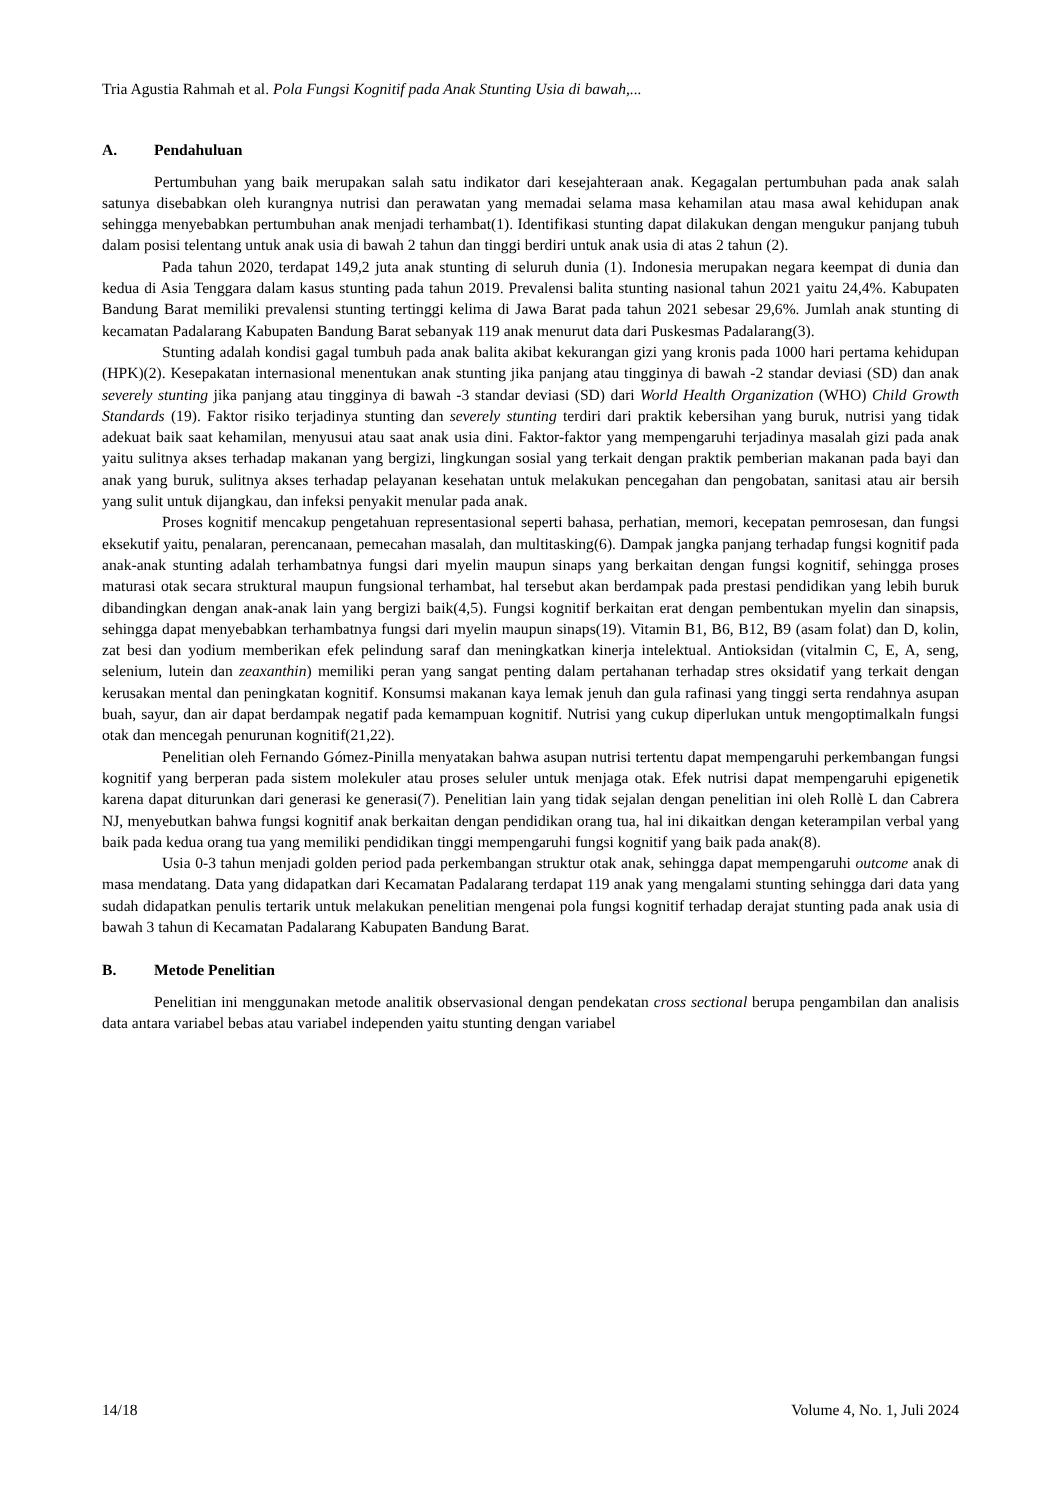Tria Agustia Rahmah et al. Pola Fungsi Kognitif pada Anak Stunting Usia di bawah,...
A. Pendahuluan
Pertumbuhan yang baik merupakan salah satu indikator dari kesejahteraan anak. Kegagalan pertumbuhan pada anak salah satunya disebabkan oleh kurangnya nutrisi dan perawatan yang memadai selama masa kehamilan atau masa awal kehidupan anak sehingga menyebabkan pertumbuhan anak menjadi terhambat(1). Identifikasi stunting dapat dilakukan dengan mengukur panjang tubuh dalam posisi telentang untuk anak usia di bawah 2 tahun dan tinggi berdiri untuk anak usia di atas 2 tahun (2).
Pada tahun 2020, terdapat 149,2 juta anak stunting di seluruh dunia (1). Indonesia merupakan negara keempat di dunia dan kedua di Asia Tenggara dalam kasus stunting pada tahun 2019. Prevalensi balita stunting nasional tahun 2021 yaitu 24,4%. Kabupaten Bandung Barat memiliki prevalensi stunting tertinggi kelima di Jawa Barat pada tahun 2021 sebesar 29,6%. Jumlah anak stunting di kecamatan Padalarang Kabupaten Bandung Barat sebanyak 119 anak menurut data dari Puskesmas Padalarang(3).
Stunting adalah kondisi gagal tumbuh pada anak balita akibat kekurangan gizi yang kronis pada 1000 hari pertama kehidupan (HPK)(2). Kesepakatan internasional menentukan anak stunting jika panjang atau tingginya di bawah -2 standar deviasi (SD) dan anak severely stunting jika panjang atau tingginya di bawah -3 standar deviasi (SD) dari World Health Organization (WHO) Child Growth Standards (19). Faktor risiko terjadinya stunting dan severely stunting terdiri dari praktik kebersihan yang buruk, nutrisi yang tidak adekuat baik saat kehamilan, menyusui atau saat anak usia dini. Faktor-faktor yang mempengaruhi terjadinya masalah gizi pada anak yaitu sulitnya akses terhadap makanan yang bergizi, lingkungan sosial yang terkait dengan praktik pemberian makanan pada bayi dan anak yang buruk, sulitnya akses terhadap pelayanan kesehatan untuk melakukan pencegahan dan pengobatan, sanitasi atau air bersih yang sulit untuk dijangkau, dan infeksi penyakit menular pada anak.
Proses kognitif mencakup pengetahuan representasional seperti bahasa, perhatian, memori, kecepatan pemrosesan, dan fungsi eksekutif yaitu, penalaran, perencanaan, pemecahan masalah, dan multitasking(6). Dampak jangka panjang terhadap fungsi kognitif pada anak-anak stunting adalah terhambatnya fungsi dari myelin maupun sinaps yang berkaitan dengan fungsi kognitif, sehingga proses maturasi otak secara struktural maupun fungsional terhambat, hal tersebut akan berdampak pada prestasi pendidikan yang lebih buruk dibandingkan dengan anak-anak lain yang bergizi baik(4,5). Fungsi kognitif berkaitan erat dengan pembentukan myelin dan sinapsis, sehingga dapat menyebabkan terhambatnya fungsi dari myelin maupun sinaps(19). Vitamin B1, B6, B12, B9 (asam folat) dan D, kolin, zat besi dan yodium memberikan efek pelindung saraf dan meningkatkan kinerja intelektual. Antioksidan (vitalmin C, E, A, seng, selenium, lutein dan zeaxanthin) memiliki peran yang sangat penting dalam pertahanan terhadap stres oksidatif yang terkait dengan kerusakan mental dan peningkatan kognitif. Konsumsi makanan kaya lemak jenuh dan gula rafinasi yang tinggi serta rendahnya asupan buah, sayur, dan air dapat berdampak negatif pada kemampuan kognitif. Nutrisi yang cukup diperlukan untuk mengoptimalkaln fungsi otak dan mencegah penurunan kognitif(21,22).
Penelitian oleh Fernando Gómez-Pinilla menyatakan bahwa asupan nutrisi tertentu dapat mempengaruhi perkembangan fungsi kognitif yang berperan pada sistem molekuler atau proses seluler untuk menjaga otak. Efek nutrisi dapat mempengaruhi epigenetik karena dapat diturunkan dari generasi ke generasi(7). Penelitian lain yang tidak sejalan dengan penelitian ini oleh Rollè L dan Cabrera NJ, menyebutkan bahwa fungsi kognitif anak berkaitan dengan pendidikan orang tua, hal ini dikaitkan dengan keterampilan verbal yang baik pada kedua orang tua yang memiliki pendidikan tinggi mempengaruhi fungsi kognitif yang baik pada anak(8).
Usia 0-3 tahun menjadi golden period pada perkembangan struktur otak anak, sehingga dapat mempengaruhi outcome anak di masa mendatang. Data yang didapatkan dari Kecamatan Padalarang terdapat 119 anak yang mengalami stunting sehingga dari data yang sudah didapatkan penulis tertarik untuk melakukan penelitian mengenai pola fungsi kognitif terhadap derajat stunting pada anak usia di bawah 3 tahun di Kecamatan Padalarang Kabupaten Bandung Barat.
B. Metode Penelitian
Penelitian ini menggunakan metode analitik observasional dengan pendekatan cross sectional berupa pengambilan dan analisis data antara variabel bebas atau variabel independen yaitu stunting dengan variabel
14/18 Volume 4, No. 1, Juli 2024